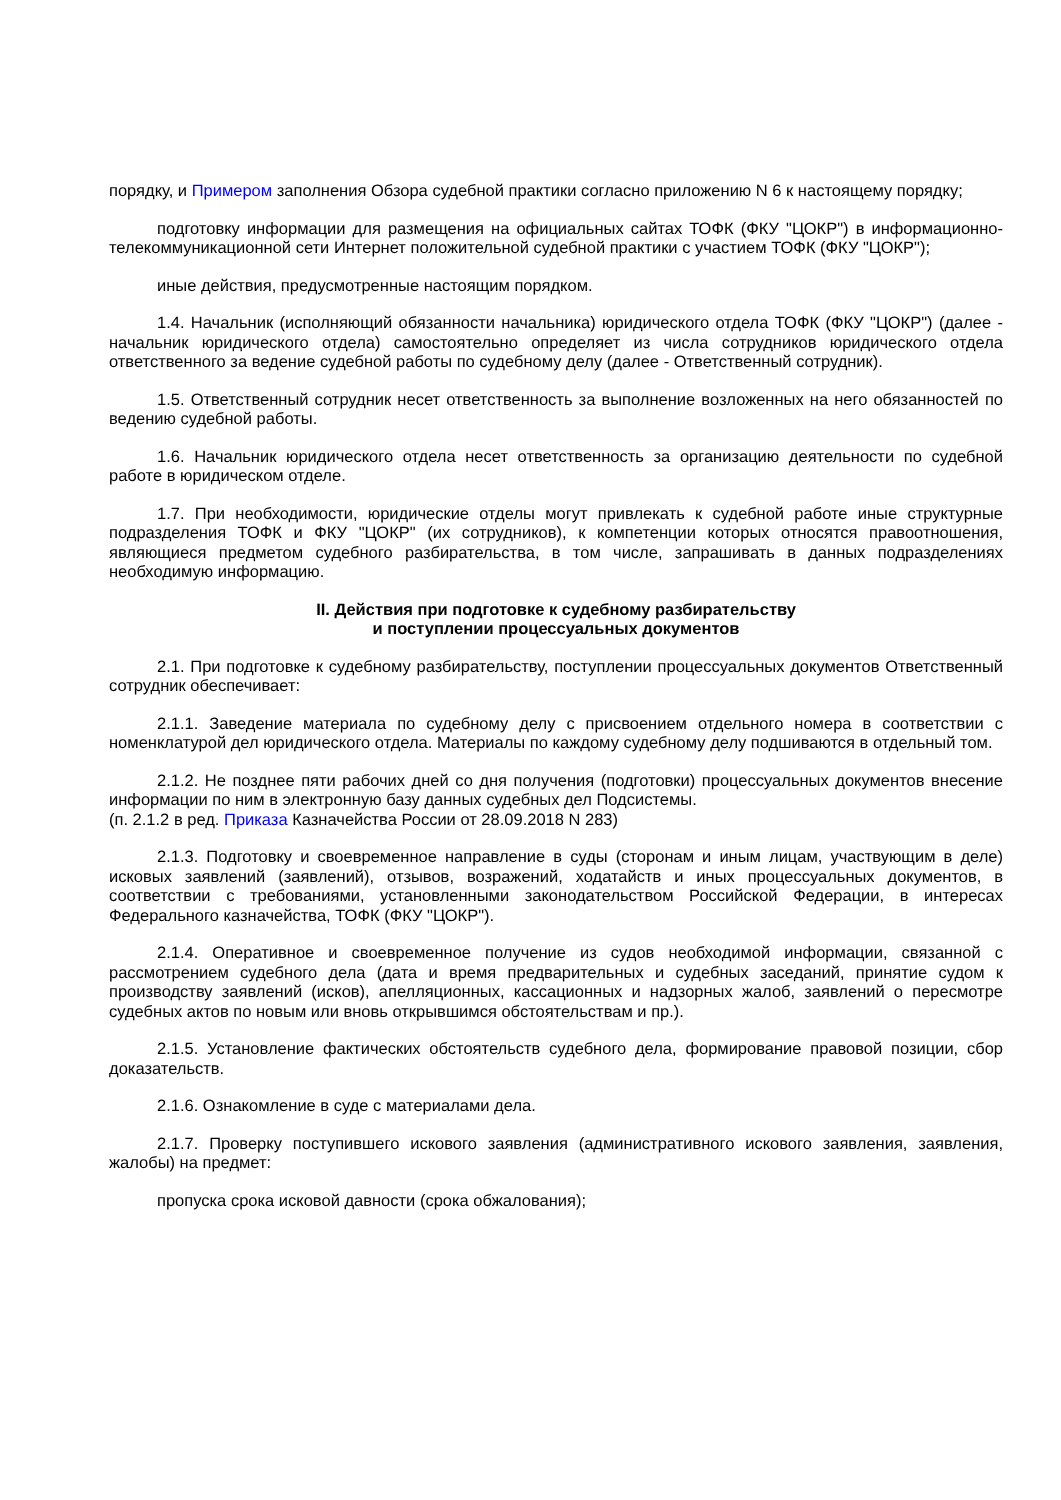порядку, и Примером заполнения Обзора судебной практики согласно приложению N 6 к настоящему порядку;
подготовку информации для размещения на официальных сайтах ТОФК (ФКУ "ЦОКР") в информационно-телекоммуникационной сети Интернет положительной судебной практики с участием ТОФК (ФКУ "ЦОКР");
иные действия, предусмотренные настоящим порядком.
1.4. Начальник (исполняющий обязанности начальника) юридического отдела ТОФК (ФКУ "ЦОКР") (далее - начальник юридического отдела) самостоятельно определяет из числа сотрудников юридического отдела ответственного за ведение судебной работы по судебному делу (далее - Ответственный сотрудник).
1.5. Ответственный сотрудник несет ответственность за выполнение возложенных на него обязанностей по ведению судебной работы.
1.6. Начальник юридического отдела несет ответственность за организацию деятельности по судебной работе в юридическом отделе.
1.7. При необходимости, юридические отделы могут привлекать к судебной работе иные структурные подразделения ТОФК и ФКУ "ЦОКР" (их сотрудников), к компетенции которых относятся правоотношения, являющиеся предметом судебного разбирательства, в том числе, запрашивать в данных подразделениях необходимую информацию.
II. Действия при подготовке к судебному разбирательству
и поступлении процессуальных документов
2.1. При подготовке к судебному разбирательству, поступлении процессуальных документов Ответственный сотрудник обеспечивает:
2.1.1. Заведение материала по судебному делу с присвоением отдельного номера в соответствии с номенклатурой дел юридического отдела. Материалы по каждому судебному делу подшиваются в отдельный том.
2.1.2. Не позднее пяти рабочих дней со дня получения (подготовки) процессуальных документов внесение информации по ним в электронную базу данных судебных дел Подсистемы.
(п. 2.1.2 в ред. Приказа Казначейства России от 28.09.2018 N 283)
2.1.3. Подготовку и своевременное направление в суды (сторонам и иным лицам, участвующим в деле) исковых заявлений (заявлений), отзывов, возражений, ходатайств и иных процессуальных документов, в соответствии с требованиями, установленными законодательством Российской Федерации, в интересах Федерального казначейства, ТОФК (ФКУ "ЦОКР").
2.1.4. Оперативное и своевременное получение из судов необходимой информации, связанной с рассмотрением судебного дела (дата и время предварительных и судебных заседаний, принятие судом к производству заявлений (исков), апелляционных, кассационных и надзорных жалоб, заявлений о пересмотре судебных актов по новым или вновь открывшимся обстоятельствам и пр.).
2.1.5. Установление фактических обстоятельств судебного дела, формирование правовой позиции, сбор доказательств.
2.1.6. Ознакомление в суде с материалами дела.
2.1.7. Проверку поступившего искового заявления (административного искового заявления, заявления, жалобы) на предмет:
пропуска срока исковой давности (срока обжалования);